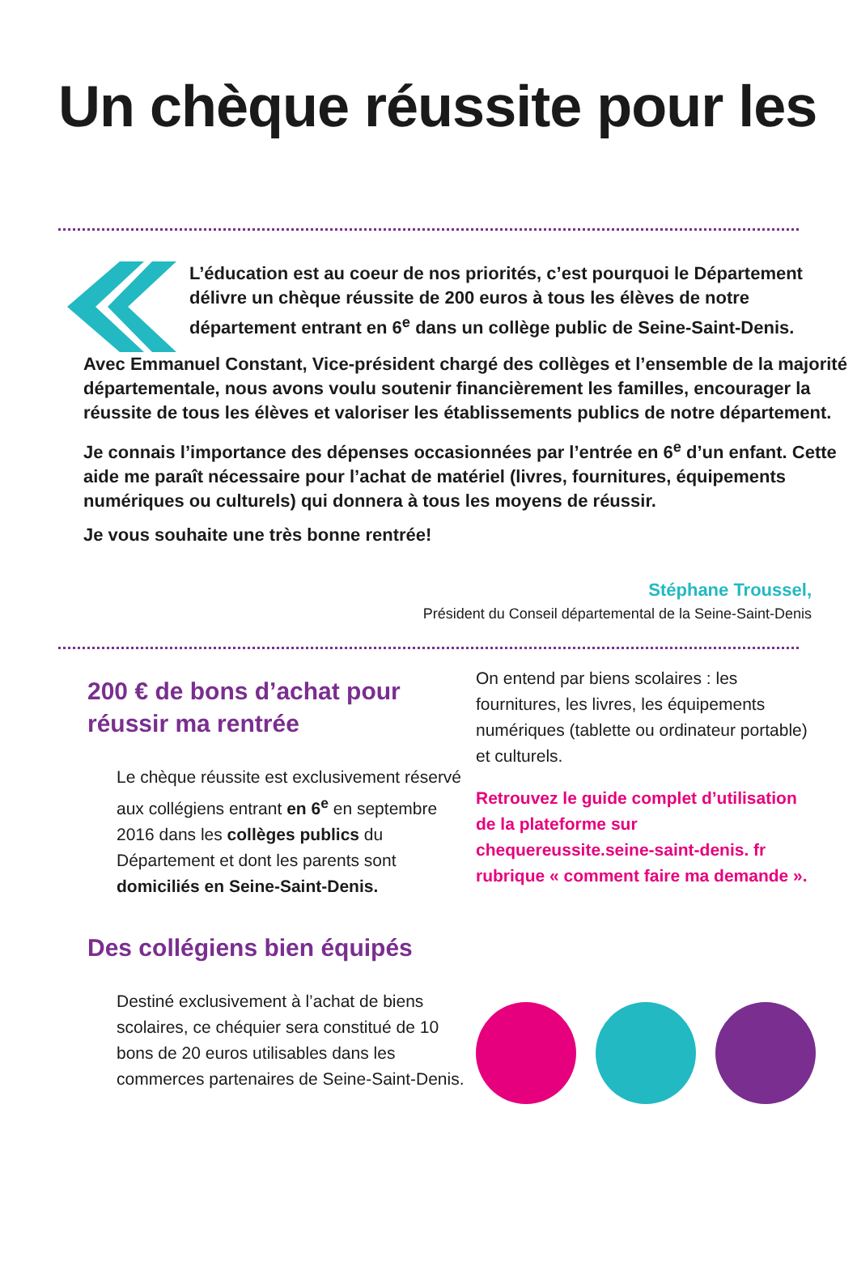Un chèque réussite pour les
L’éducation est au coeur de nos priorités, c’est pourquoi le Département délivre un chèque réussite de 200 euros à tous les élèves de notre département entrant en 6<sup>e</sup> dans un collège public de Seine-Saint-Denis.
Avec Emmanuel Constant, Vice-président chargé des collèges et l’ensemble de la majorité départementale, nous avons voulu soutenir financièrement les familles, encourager la réussite de tous les élèves et valoriser les établissements publics de notre département.
Je connais l’importance des dépenses occasionnées par l’entrée en 6<sup>e</sup> d’un enfant. Cette aide me paraît nécessaire pour l’achat de matériel (livres, fournitures, équipements numériques ou culturels) qui donnera à tous les moyens de réussir.
Je vous souhaite une très bonne rentrée!
Stéphane Troussel,
Président du Conseil départemental de la Seine-Saint-Denis
200 € de bons d’achat pour réussir ma rentrée
Le chèque réussite est exclusivement réservé aux collégiens entrant en 6<sup>e</sup> en septembre 2016 dans les collèges publics du Département et dont les parents sont domiciliés en Seine-Saint-Denis.
Des collégiens bien équipés
Destiné exclusivement à l’achat de biens scolaires, ce chéquier sera constitué de 10 bons de 20 euros utilisables dans les commerces partenaires de Seine-Saint-Denis.
On entend par biens scolaires : les fournitures, les livres, les équipements numériques (tablette ou ordinateur portable) et culturels.
Retrouvez le guide complet d’utilisation de la plateforme sur chequereussite.seine-saint-denis. fr rubrique « comment faire ma demande ».